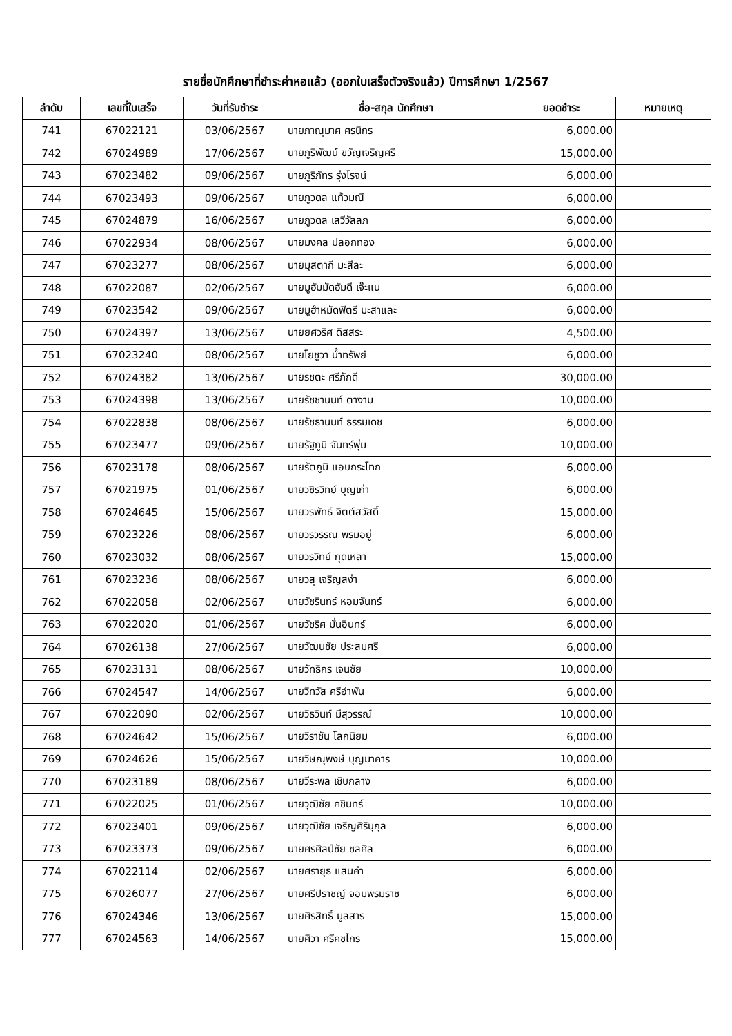รายชื่อนักศึกษาที่ชำระค่าหอแล้ว (ออกใบเสร็จตัวจริงแล้ว) ปีการศึกษา 1/2567
| ลำดับ | เลขที่ใบเสร็จ | วันที่รับชำระ | ชื่อ-สกุล นักศึกษา | ยอดชำระ | หมายเหตุ |
| --- | --- | --- | --- | --- | --- |
| 741 | 67022121 | 03/06/2567 | นายภาณุมาศ ศรนิกร | 6,000.00 | |
| 742 | 67024989 | 17/06/2567 | นายภูริพัฒน์ ขวัญเจริญศรี | 15,000.00 | |
| 743 | 67023482 | 09/06/2567 | นายภูริภัทร รุ่งโรจน์ | 6,000.00 | |
| 744 | 67023493 | 09/06/2567 | นายภูวดล แก้วมณี | 6,000.00 | |
| 745 | 67024879 | 16/06/2567 | นายภูวดล เสวีวัลลภ | 6,000.00 | |
| 746 | 67022934 | 08/06/2567 | นายมงคล ปลอกทอง | 6,000.00 | |
| 747 | 67023277 | 08/06/2567 | นายมุสตากี มะสีละ | 6,000.00 | |
| 748 | 67022087 | 02/06/2567 | นายมูฮัมมัดฮัมดี เจ๊ะแน | 6,000.00 | |
| 749 | 67023542 | 09/06/2567 | นายมูฮำหมัดฟิตรี มะสาและ | 6,000.00 | |
| 750 | 67024397 | 13/06/2567 | นายยศวริศ ดิสสระ | 4,500.00 | |
| 751 | 67023240 | 08/06/2567 | นายโยชูวา น้ำทรัพย์ | 6,000.00 | |
| 752 | 67024382 | 13/06/2567 | นายรชตะ ศรีภักดี | 30,000.00 | |
| 753 | 67024398 | 13/06/2567 | นายรัชชานนท์ ตางาม | 10,000.00 | |
| 754 | 67022838 | 08/06/2567 | นายรัชธานนท์ ธรรมเดช | 6,000.00 | |
| 755 | 67023477 | 09/06/2567 | นายรัฐภูมิ จันทร์พุ่ม | 10,000.00 | |
| 756 | 67023178 | 08/06/2567 | นายรัตภูมิ แอบกระโทก | 6,000.00 | |
| 757 | 67021975 | 01/06/2567 | นายวชิรวิทย์ บุญเก่า | 6,000.00 | |
| 758 | 67024645 | 15/06/2567 | นายวรพัทธ์ จิตต์สวัสดิ์ | 15,000.00 | |
| 759 | 67023226 | 08/06/2567 | นายวรวรรณ พรมอยู่ | 6,000.00 | |
| 760 | 67023032 | 08/06/2567 | นายวรวิทย์ กุดเหลา | 15,000.00 | |
| 761 | 67023236 | 08/06/2567 | นายวสุ เจริญสง่า | 6,000.00 | |
| 762 | 67022058 | 02/06/2567 | นายวัชรินทร์ หอมจันทร์ | 6,000.00 | |
| 763 | 67022020 | 01/06/2567 | นายวัชริศ มั่นอินทร์ | 6,000.00 | |
| 764 | 67026138 | 27/06/2567 | นายวัฒนชัย ประสมศรี | 6,000.00 | |
| 765 | 67023131 | 08/06/2567 | นายวัทธิกร เจนชัย | 10,000.00 | |
| 766 | 67024547 | 14/06/2567 | นายวิทวัส ศรีอำพัน | 6,000.00 | |
| 767 | 67022090 | 02/06/2567 | นายวิธวินท์ มีสุวรรณ์ | 10,000.00 | |
| 768 | 67024642 | 15/06/2567 | นายวิราชัน โลกนิยม | 6,000.00 | |
| 769 | 67024626 | 15/06/2567 | นายวิษณุพงษ์ บุญมาคาร | 10,000.00 | |
| 770 | 67023189 | 08/06/2567 | นายวีระพล เซิบกลาง | 6,000.00 | |
| 771 | 67022025 | 01/06/2567 | นายวุฒิชัย คชินทร์ | 10,000.00 | |
| 772 | 67023401 | 09/06/2567 | นายวุฒิชัย เจริญศิรินุกุล | 6,000.00 | |
| 773 | 67023373 | 09/06/2567 | นายศรศิลป์ชัย ชลศิล | 6,000.00 | |
| 774 | 67022114 | 02/06/2567 | นายศรายุธ แสนคำ | 6,000.00 | |
| 775 | 67026077 | 27/06/2567 | นายศรีปราชญ์ จอมพรมราช | 6,000.00 | |
| 776 | 67024346 | 13/06/2567 | นายศิรสิทธิ์ มูลสาร | 15,000.00 | |
| 777 | 67024563 | 14/06/2567 | นายศิวา ศรีคชไกร | 15,000.00 | |